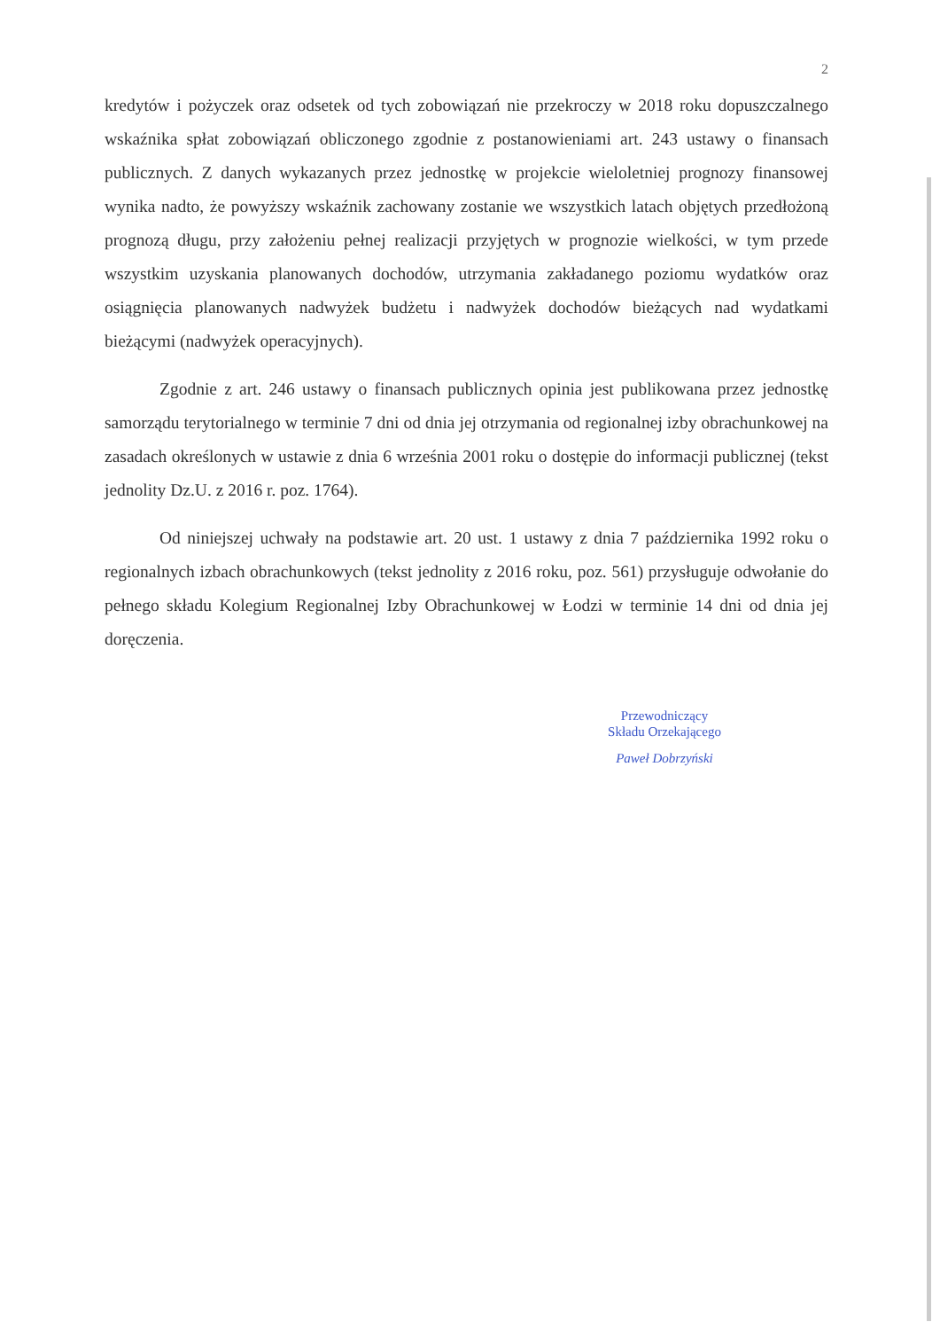2
kredytów i pożyczek oraz odsetek od tych zobowiązań nie przekroczy w 2018 roku dopuszczalnego wskaźnika spłat zobowiązań obliczonego zgodnie z postanowieniami art. 243 ustawy o finansach publicznych. Z danych wykazanych przez jednostkę w projekcie wieloletniej prognozy finansowej wynika nadto, że powyższy wskaźnik zachowany zostanie we wszystkich latach objętych przedłożoną prognozą długu, przy założeniu pełnej realizacji przyjętych w prognozie wielkości, w tym przede wszystkim uzyskania planowanych dochodów, utrzymania zakładanego poziomu wydatków oraz osiągnięcia planowanych nadwyżek budżetu i nadwyżek dochodów bieżących nad wydatkami bieżącymi (nadwyżek operacyjnych).
Zgodnie z art. 246 ustawy o finansach publicznych opinia jest publikowana przez jednostkę samorządu terytorialnego w terminie 7 dni od dnia jej otrzymania od regionalnej izby obrachunkowej na zasadach określonych w ustawie z dnia 6 września 2001 roku o dostępie do informacji publicznej (tekst jednolity Dz.U. z 2016 r. poz. 1764).
Od niniejszej uchwały na podstawie art. 20 ust. 1 ustawy z dnia 7 października 1992 roku o regionalnych izbach obrachunkowych (tekst jednolity z 2016 roku, poz. 561) przysługuje odwołanie do pełnego składu Kolegium Regionalnej Izby Obrachunkowej w Łodzi w terminie 14 dni od dnia jej doręczenia.
Przewodniczący
Składu Orzekającego
Paweł Dobrzyński